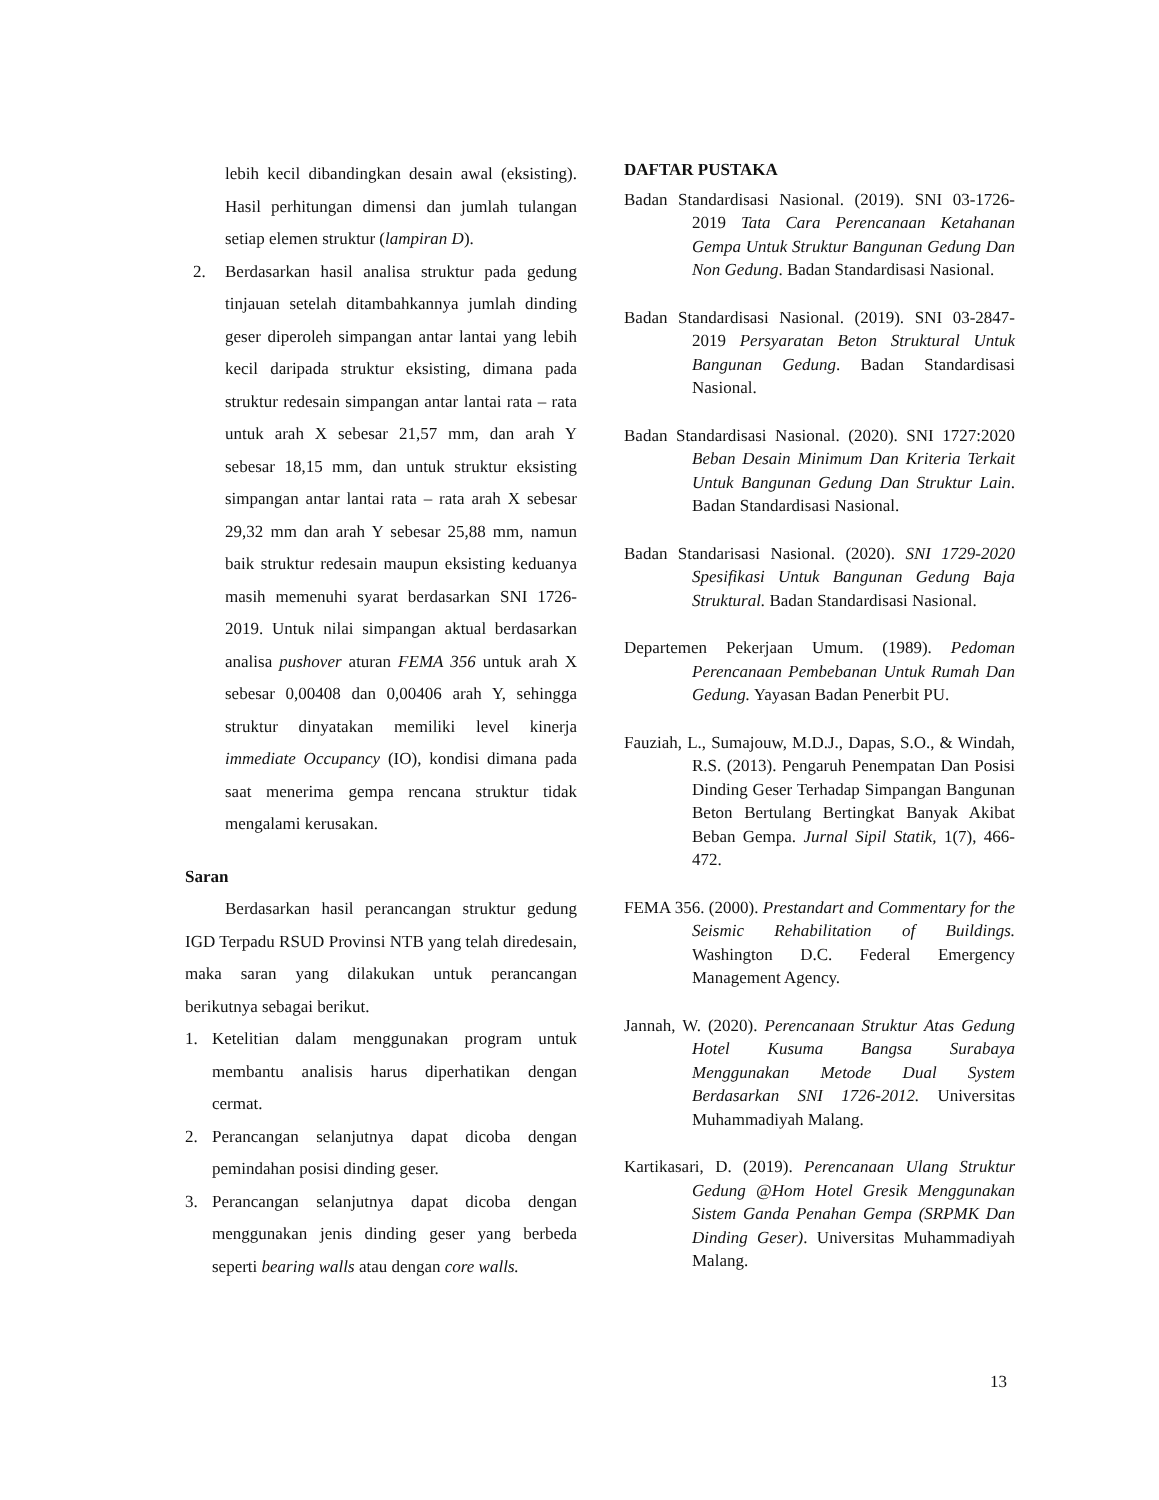lebih kecil dibandingkan desain awal (eksisting). Hasil perhitungan dimensi dan jumlah tulangan setiap elemen struktur (lampiran D).
2. Berdasarkan hasil analisa struktur pada gedung tinjauan setelah ditambahkannya jumlah dinding geser diperoleh simpangan antar lantai yang lebih kecil daripada struktur eksisting, dimana pada struktur redesain simpangan antar lantai rata – rata untuk arah X sebesar 21,57 mm, dan arah Y sebesar 18,15 mm, dan untuk struktur eksisting simpangan antar lantai rata – rata arah X sebesar 29,32 mm dan arah Y sebesar 25,88 mm, namun baik struktur redesain maupun eksisting keduanya masih memenuhi syarat berdasarkan SNI 1726-2019. Untuk nilai simpangan aktual berdasarkan analisa pushover aturan FEMA 356 untuk arah X sebesar 0,00408 dan 0,00406 arah Y, sehingga struktur dinyatakan memiliki level kinerja immediate Occupancy (IO), kondisi dimana pada saat menerima gempa rencana struktur tidak mengalami kerusakan.
Saran
Berdasarkan hasil perancangan struktur gedung IGD Terpadu RSUD Provinsi NTB yang telah diredesain, maka saran yang dilakukan untuk perancangan berikutnya sebagai berikut.
1. Ketelitian dalam menggunakan program untuk membantu analisis harus diperhatikan dengan cermat.
2. Perancangan selanjutnya dapat dicoba dengan pemindahan posisi dinding geser.
3. Perancangan selanjutnya dapat dicoba dengan menggunakan jenis dinding geser yang berbeda seperti bearing walls atau dengan core walls.
DAFTAR PUSTAKA
Badan Standardisasi Nasional. (2019). SNI 03-1726-2019 Tata Cara Perencanaan Ketahanan Gempa Untuk Struktur Bangunan Gedung Dan Non Gedung. Badan Standardisasi Nasional.
Badan Standardisasi Nasional. (2019). SNI 03-2847-2019 Persyaratan Beton Struktural Untuk Bangunan Gedung. Badan Standardisasi Nasional.
Badan Standardisasi Nasional. (2020). SNI 1727:2020 Beban Desain Minimum Dan Kriteria Terkait Untuk Bangunan Gedung Dan Struktur Lain. Badan Standardisasi Nasional.
Badan Standarisasi Nasional. (2020). SNI 1729-2020 Spesifikasi Untuk Bangunan Gedung Baja Struktural. Badan Standardisasi Nasional.
Departemen Pekerjaan Umum. (1989). Pedoman Perencanaan Pembebanan Untuk Rumah Dan Gedung. Yayasan Badan Penerbit PU.
Fauziah, L., Sumajouw, M.D.J., Dapas, S.O., & Windah, R.S. (2013). Pengaruh Penempatan Dan Posisi Dinding Geser Terhadap Simpangan Bangunan Beton Bertulang Bertingkat Banyak Akibat Beban Gempa. Jurnal Sipil Statik, 1(7), 466-472.
FEMA 356. (2000). Prestandart and Commentary for the Seismic Rehabilitation of Buildings. Washington D.C. Federal Emergency Management Agency.
Jannah, W. (2020). Perencanaan Struktur Atas Gedung Hotel Kusuma Bangsa Surabaya Menggunakan Metode Dual System Berdasarkan SNI 1726-2012. Universitas Muhammadiyah Malang.
Kartikasari, D. (2019). Perencanaan Ulang Struktur Gedung @Hom Hotel Gresik Menggunakan Sistem Ganda Penahan Gempa (SRPMK Dan Dinding Geser). Universitas Muhammadiyah Malang.
13